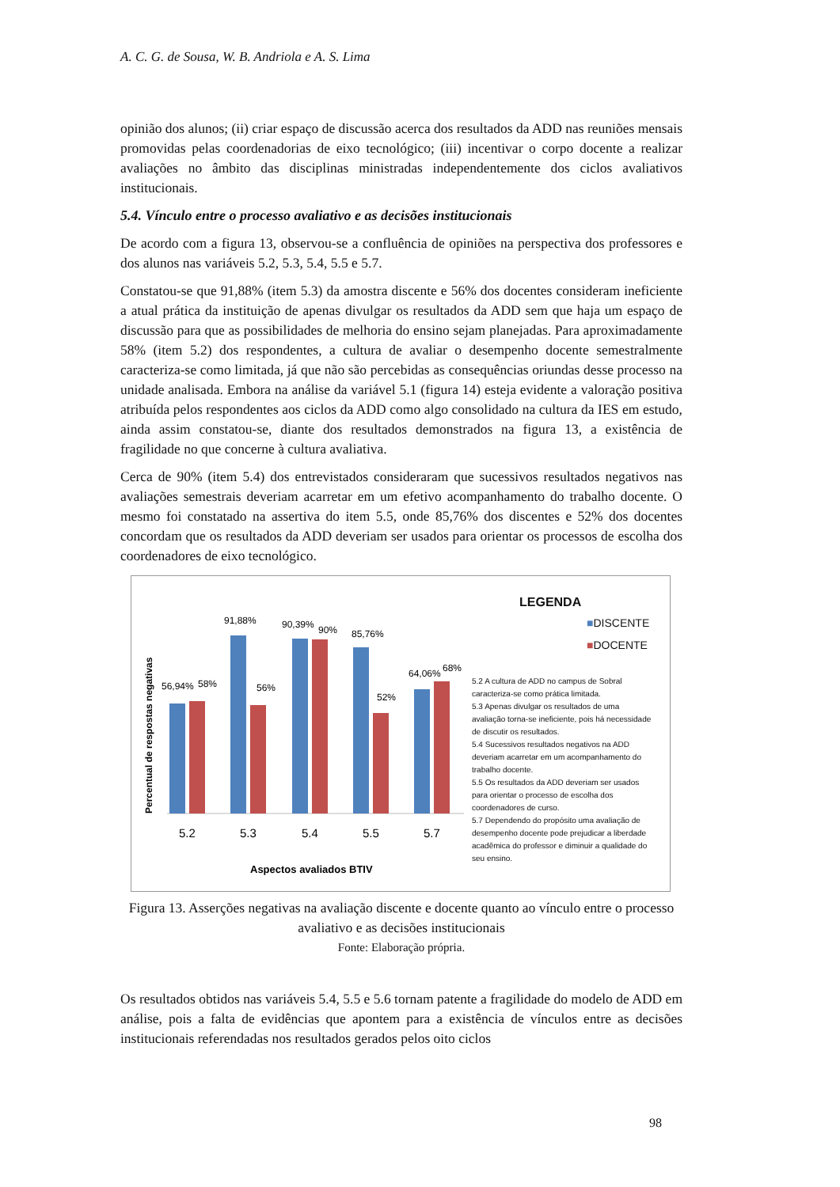A. C. G. de Sousa, W. B. Andriola e A. S. Lima
opinião dos alunos; (ii) criar espaço de discussão acerca dos resultados da ADD nas reuniões mensais promovidas pelas coordenadorias de eixo tecnológico; (iii) incentivar o corpo docente a realizar avaliações no âmbito das disciplinas ministradas independentemente dos ciclos avaliativos institucionais.
5.4. Vínculo entre o processo avaliativo e as decisões institucionais
De acordo com a figura 13, observou-se a confluência de opiniões na perspectiva dos professores e dos alunos nas variáveis 5.2, 5.3, 5.4, 5.5 e 5.7.
Constatou-se que 91,88% (item 5.3) da amostra discente e 56% dos docentes consideram ineficiente a atual prática da instituição de apenas divulgar os resultados da ADD sem que haja um espaço de discussão para que as possibilidades de melhoria do ensino sejam planejadas. Para aproximadamente 58% (item 5.2) dos respondentes, a cultura de avaliar o desempenho docente semestralmente caracteriza-se como limitada, já que não são percebidas as consequências oriundas desse processo na unidade analisada. Embora na análise da variável 5.1 (figura 14) esteja evidente a valoração positiva atribuída pelos respondentes aos ciclos da ADD como algo consolidado na cultura da IES em estudo, ainda assim constatou-se, diante dos resultados demonstrados na figura 13, a existência de fragilidade no que concerne à cultura avaliativa.
Cerca de 90% (item 5.4) dos entrevistados consideraram que sucessivos resultados negativos nas avaliações semestrais deveriam acarretar em um efetivo acompanhamento do trabalho docente. O mesmo foi constatado na assertiva do item 5.5, onde 85,76% dos discentes e 52% dos docentes concordam que os resultados da ADD deveriam ser usados para orientar os processos de escolha dos coordenadores de eixo tecnológico.
Percentual de respostas negativas
56,94%
58%
91,88%
56%
90,39%
90%
85,76%
52%
64,06%
68%
5.2
5.3
5.4
5.5
5.7
Aspectos avaliados BTIV
LEGENDA
■DISCENTE
■DOCENTE
5.2 A cultura de ADD no campus de Sobral caracteriza-se como prática limitada.
5.3 Apenas divulgar os resultados de uma avaliação torna-se ineficiente, pois há necessidade de discutir os resultados.
5.4 Sucessivos resultados negativos na ADD deveriam acarretar em um acompanhamento do trabalho docente.
5.5 Os resultados da ADD deveriam ser usados para orientar o processo de escolha dos coordenadores de curso.
5.7 Dependendo do propósito uma avaliação de desempenho docente pode prejudicar a liberdade acadêmica do professor e diminuir a qualidade do seu ensino.
Figura 13. Asserções negativas na avaliação discente e docente quanto ao vínculo entre o processo avaliativo e as decisões institucionais
Fonte: Elaboração própria.
Os resultados obtidos nas variáveis 5.4, 5.5 e 5.6 tornam patente a fragilidade do modelo de ADD em análise, pois a falta de evidências que apontem para a existência de vínculos entre as decisões institucionais referendadas nos resultados gerados pelos oito ciclos
98